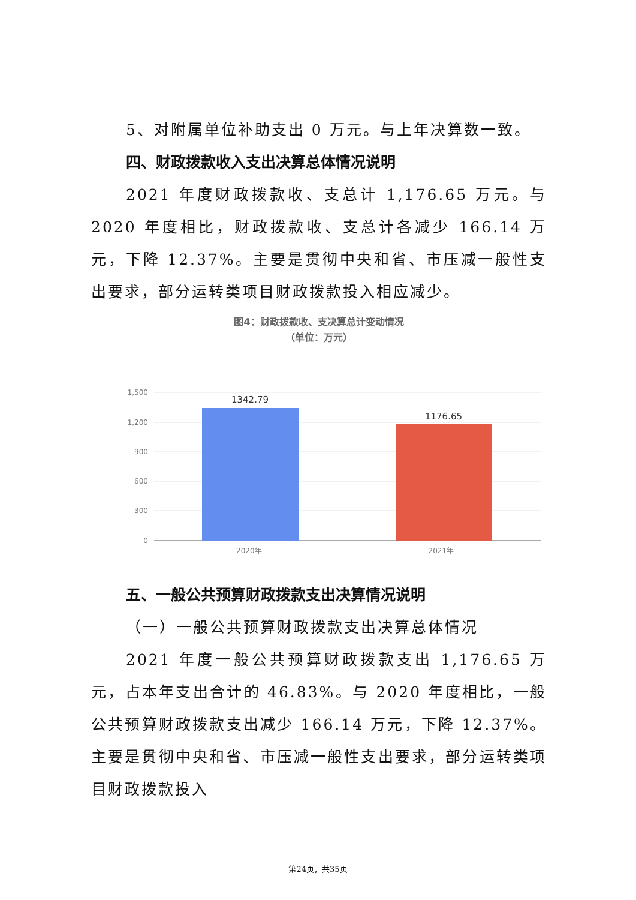5、对附属单位补助支出 0 万元。与上年决算数一致。
四、财政拨款收入支出决算总体情况说明
2021 年度财政拨款收、支总计 1,176.65 万元。与 2020 年度相比，财政拨款收、支总计各减少 166.14 万元，下降 12.37%。主要是贯彻中央和省、市压减一般性支出要求，部分运转类项目财政拨款投入相应减少。
图4：财政拨款收、支决算总计变动情况
（单位：万元）
1,500
1,200
900
600
300
0
1342.79
1176.65
2020年 2021年
五、一般公共预算财政拨款支出决算情况说明
（一）一般公共预算财政拨款支出决算总体情况
2021 年度一般公共预算财政拨款支出 1,176.65 万元，占本年支出合计的 46.83%。与 2020 年度相比，一般公共预算财政拨款支出减少 166.14 万元，下降 12.37%。主要是贯彻中央和省、市压减一般性支出要求，部分运转类项目财政拨款投入
第24页，共35页